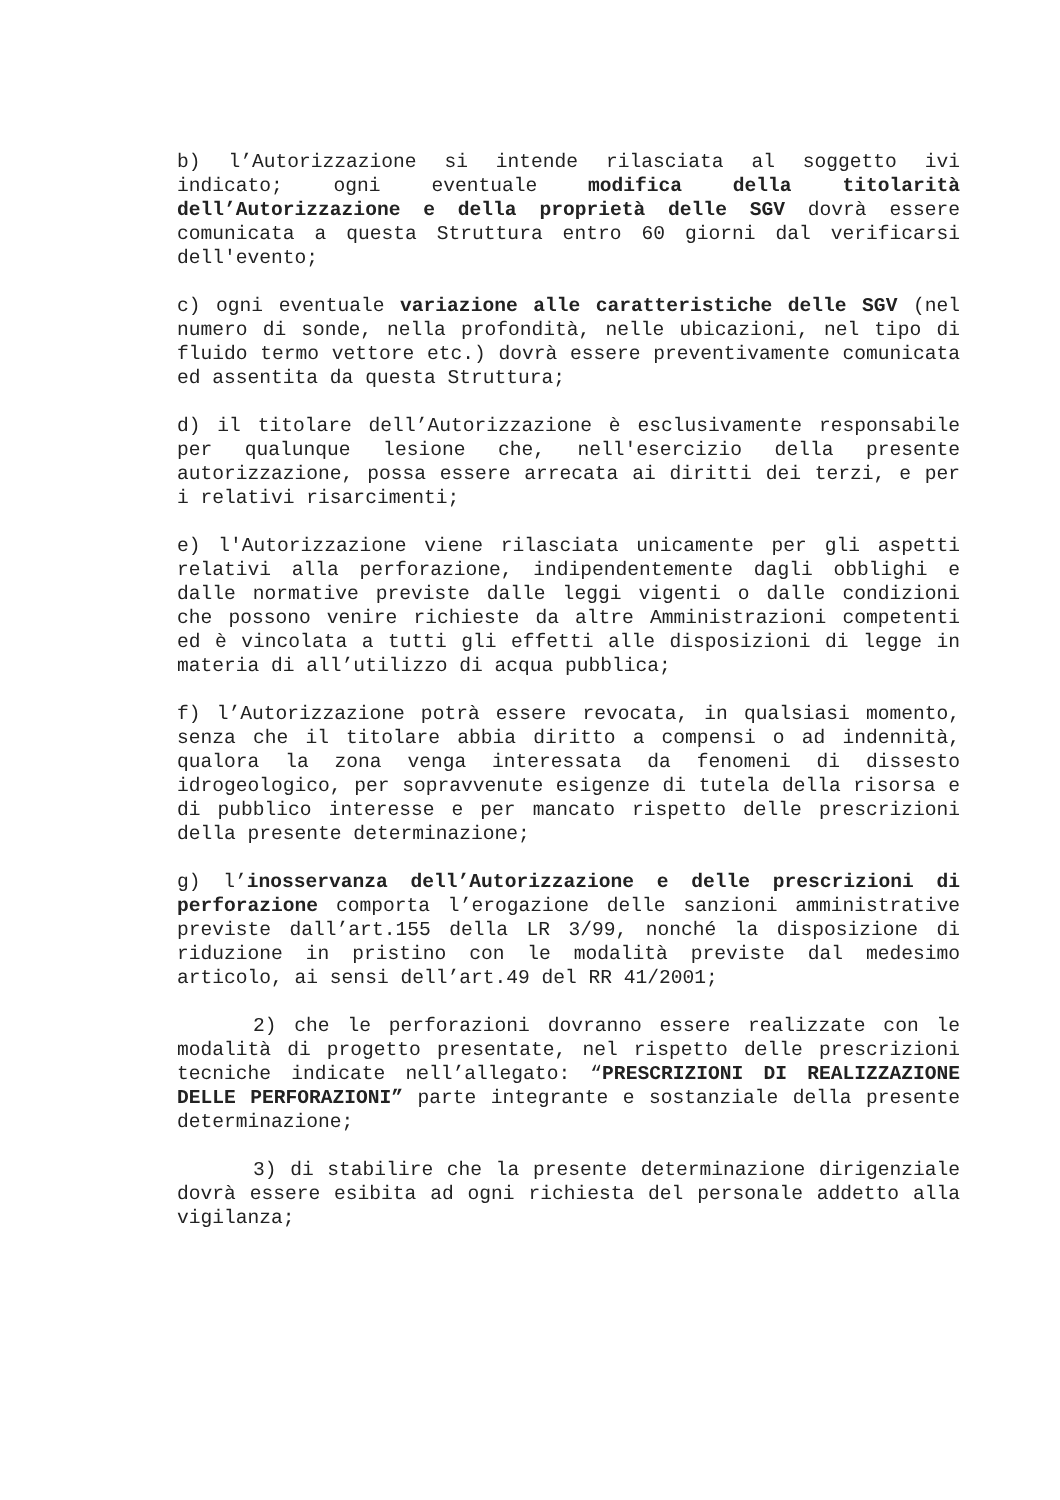b) l’Autorizzazione si intende rilasciata al soggetto ivi indicato; ogni eventuale modifica della titolarità dell’Autorizzazione e della proprietà delle SGV dovrà essere comunicata a questa Struttura entro 60 giorni dal verificarsi dell'evento;
c) ogni eventuale variazione alle caratteristiche delle SGV (nel numero di sonde, nella profondità, nelle ubicazioni, nel tipo di fluido termo vettore etc.) dovrà essere preventivamente comunicata ed assentita da questa Struttura;
d) il titolare dell’Autorizzazione è esclusivamente responsabile per qualunque lesione che, nell'esercizio della presente autorizzazione, possa essere arrecata ai diritti dei terzi, e per i relativi risarcimenti;
e) l'Autorizzazione viene rilasciata unicamente per gli aspetti relativi alla perforazione, indipendentemente dagli obblighi e dalle normative previste dalle leggi vigenti o dalle condizioni che possono venire richieste da altre Amministrazioni competenti ed è vincolata a tutti gli effetti alle disposizioni di legge in materia di all’utilizzo di acqua pubblica;
f) l’Autorizzazione potrà essere revocata, in qualsiasi momento, senza che il titolare abbia diritto a compensi o ad indennità, qualora la zona venga interessata da fenomeni di dissesto idrogeologico, per sopravvenute esigenze di tutela della risorsa e di pubblico interesse e per mancato rispetto delle prescrizioni della presente determinazione;
g) l’inosservanza dell’Autorizzazione e delle prescrizioni di perforazione comporta l’erogazione delle sanzioni amministrative previste dall’art.155 della LR 3/99, nonché la disposizione di riduzione in pristino con le modalità previste dal medesimo articolo, ai sensi dell’art.49 del RR 41/2001;
2) che le perforazioni dovranno essere realizzate con le modalità di progetto presentate, nel rispetto delle prescrizioni tecniche indicate nell’allegato: “PRESCRIZIONI DI REALIZZAZIONE DELLE PERFORAZIONI” parte integrante e sostanziale della presente determinazione;
3) di stabilire che la presente determinazione dirigenziale dovrà essere esibita ad ogni richiesta del personale addetto alla vigilanza;